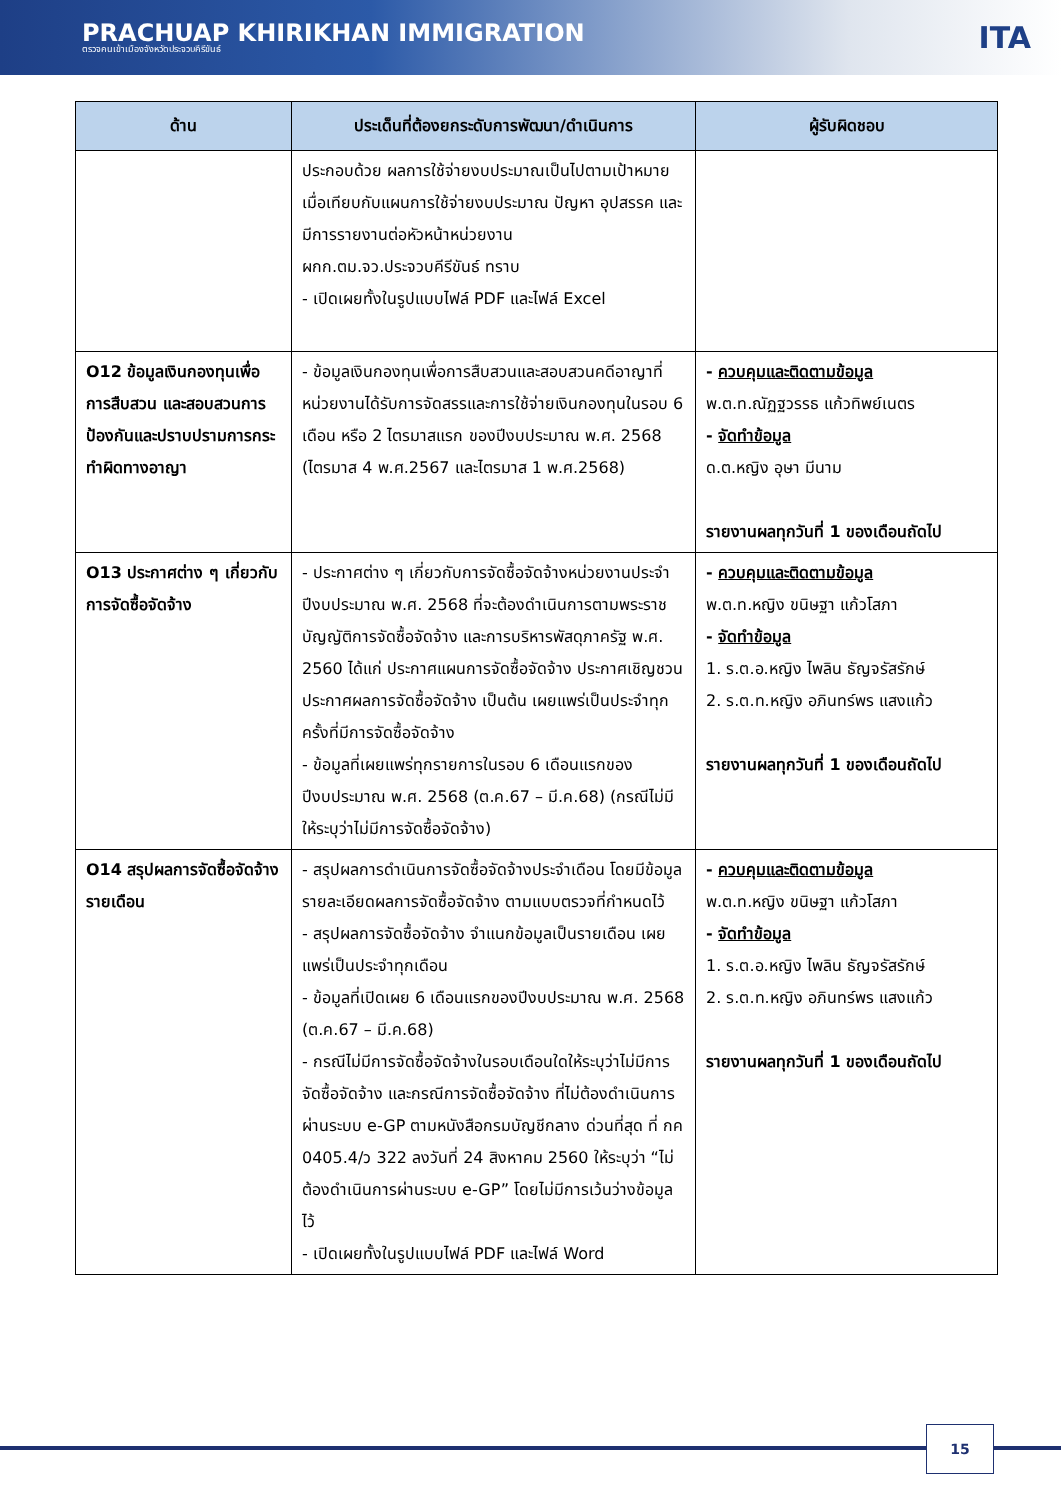PRACHUAP KHIRIKHAN IMMIGRATION
ตรวจคนเข้าเมืองจังหวัดประจวบคีรีขันธ์
ITA
| ด้าน | ประเด็นที่ต้องยกระดับการพัฒนา/ดำเนินการ | ผู้รับผิดชอบ |
| --- | --- | --- |
| | ประกอบด้วย ผลการใช้จ่ายงบประมาณเป็นไปตามเป้าหมายเมื่อเทียบกับแผนการใช้จ่ายงบประมาณ ปัญหา อุปสรรค และมีการรายงานต่อหัวหน้าหน่วยงาน ผกก.ตม.จว.ประจวบคีรีขันธ์ ทราบ - เปิดเผยทั้งในรูปแบบไฟล์ PDF และไฟล์ Excel | |
| O12 ข้อมูลเงินกองทุนเพื่อการสืบสวน และสอบสวนการป้องกันและปราบปรามการกระทำผิดทางอาญา | - ข้อมูลเงินกองทุนเพื่อการสืบสวนและสอบสวนคดีอาญาที่หน่วยงานได้รับการจัดสรรและการใช้จ่ายเงินกองทุนในรอบ 6 เดือน หรือ 2 ไตรมาสแรก ของปีงบประมาณ พ.ศ. 2568 (ไตรมาส 4 พ.ศ.2567 และไตรมาส 1 พ.ศ.2568) | - ควบคุมและติดตามข้อมูล พ.ต.ท.ณัฏฐวรรธ แก้วทิพย์เนตร - จัดทำข้อมูล ด.ต.หญิง อุษา มีนาม รายงานผลทุกวันที่ 1 ของเดือนถัดไป |
| O13 ประกาศต่าง ๆ เกี่ยวกับการจัดซื้อจัดจ้าง | - ประกาศต่าง ๆ เกี่ยวกับการจัดซื้อจัดจ้างหน่วยงานประจำปีงบประมาณ พ.ศ. 2568 ที่จะต้องดำเนินการตามพระราชบัญญัติการจัดซื้อจัดจ้าง และการบริหารพัสดุภาครัฐ พ.ศ. 2560 ได้แก่ ประกาศแผนการจัดซื้อจัดจ้าง ประกาศเชิญชวน ประกาศผลการจัดซื้อจัดจ้าง เป็นต้น เผยแพร่เป็นประจำทุกครั้งที่มีการจัดซื้อจัดจ้าง - ข้อมูลที่เผยแพร่ทุกรายการในรอบ 6 เดือนแรกของปีงบประมาณ พ.ศ. 2568 (ต.ค.67 – มี.ค.68) (กรณีไม่มีให้ระบุว่าไม่มีการจัดซื้อจัดจ้าง) | - ควบคุมและติดตามข้อมูล พ.ต.ท.หญิง ขนิษฐา แก้วโสภา - จัดทำข้อมูล 1. ร.ต.อ.หญิง ไพลิน ธัญจรัสรักษ์ 2. ร.ต.ท.หญิง อภินทร์พร แสงแก้ว รายงานผลทุกวันที่ 1 ของเดือนถัดไป |
| O14 สรุปผลการจัดซื้อจัดจ้างรายเดือน | - สรุปผลการดำเนินการจัดซื้อจัดจ้างประจำเดือน โดยมีข้อมูลรายละเอียดผลการจัดซื้อจัดจ้าง ตามแบบตรวจที่กำหนดไว้ - สรุปผลการจัดซื้อจัดจ้าง จำแนกข้อมูลเป็นรายเดือน เผยแพร่เป็นประจำทุกเดือน - ข้อมูลที่เปิดเผย 6 เดือนแรกของปีงบประมาณ พ.ศ. 2568 (ต.ค.67 – มี.ค.68) - กรณีไม่มีการจัดซื้อจัดจ้างในรอบเดือนใดให้ระบุว่าไม่มีการจัดซื้อจัดจ้าง และกรณีการจัดซื้อจัดจ้าง ที่ไม่ต้องดำเนินการผ่านระบบ e-GP ตามหนังสือกรมบัญชีกลาง ด่วนที่สุด ที่ กค 0405.4/ว 322 ลงวันที่ 24 สิงหาคม 2560 ให้ระบุว่า “ไม่ต้องดำเนินการผ่านระบบ e-GP” โดยไม่มีการเว้นว่างข้อมูลไว้ - เปิดเผยทั้งในรูปแบบไฟล์ PDF และไฟล์ Word | - ควบคุมและติดตามข้อมูล พ.ต.ท.หญิง ขนิษฐา แก้วโสภา - จัดทำข้อมูล 1. ร.ต.อ.หญิง ไพลิน ธัญจรัสรักษ์ 2. ร.ต.ท.หญิง อภินทร์พร แสงแก้ว รายงานผลทุกวันที่ 1 ของเดือนถัดไป |
15